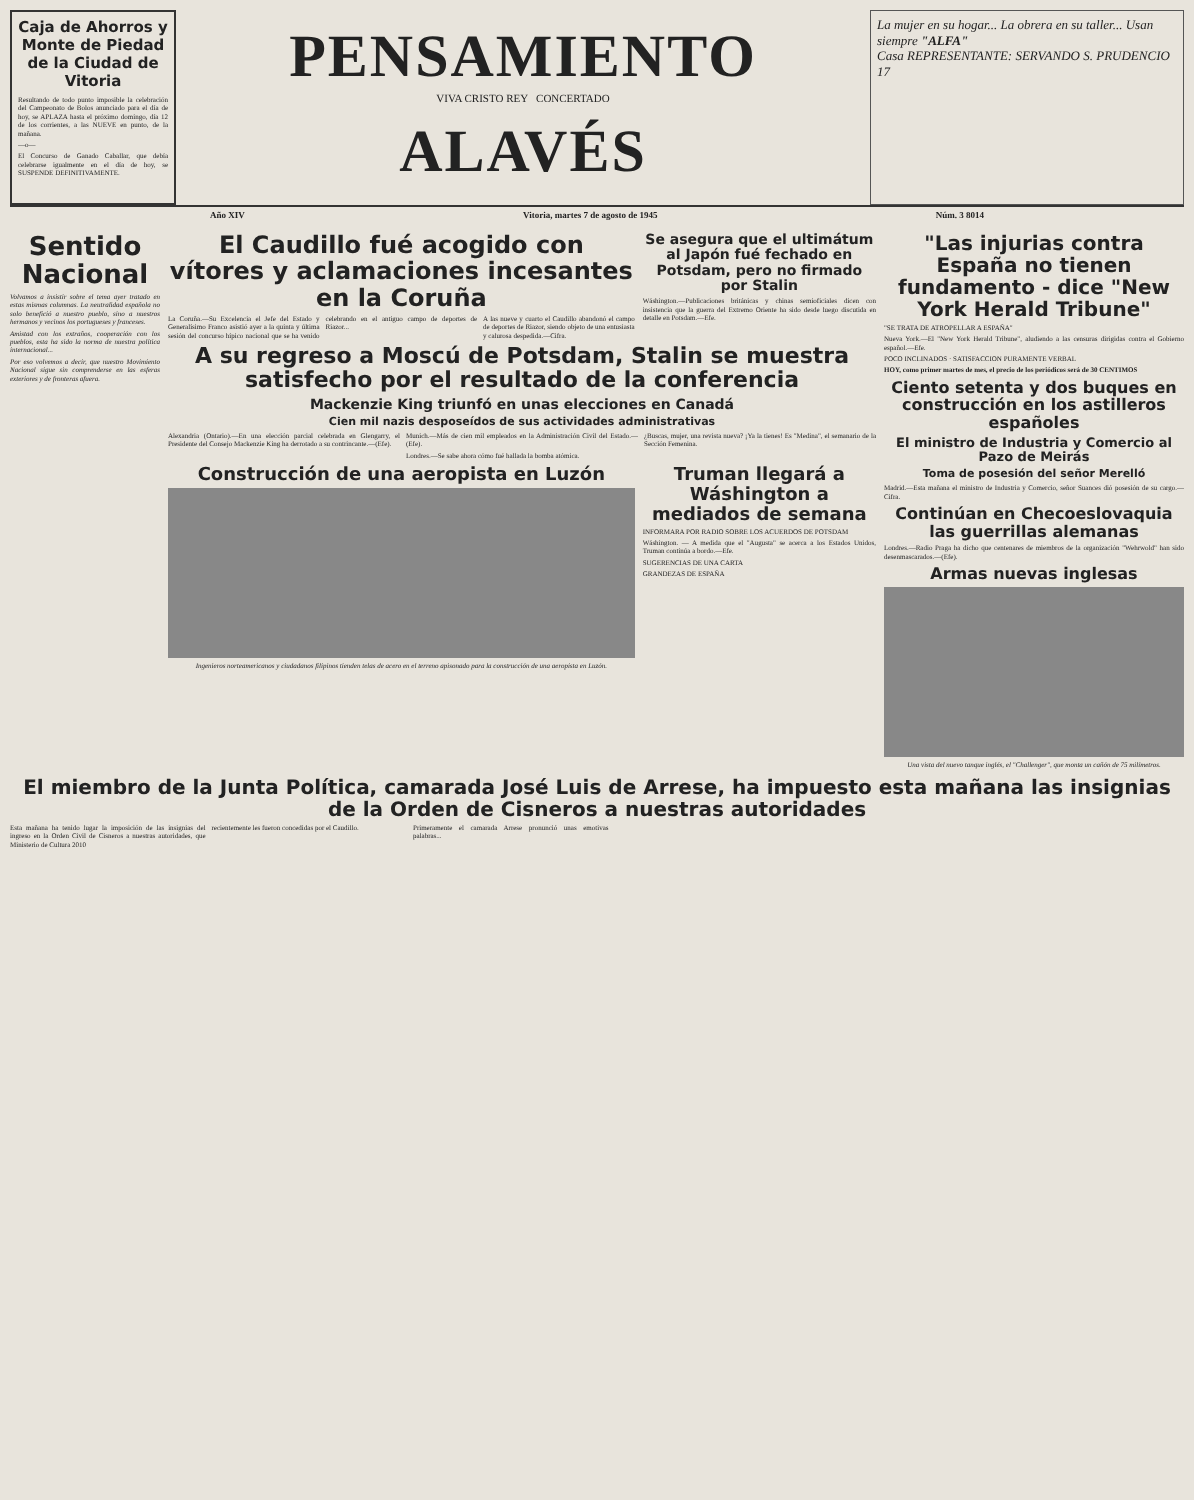Caja de Ahorros y Monte de Piedad de la Ciudad de Vitoria
Resultando de todo punto imposible la celebración del Campeonato de Bolos anunciado para el día de hoy, se APLAZA hasta el próximo domingo, día 12 de los corrientes, a las NUEVE en punto, de la mañana.
—o—
El Concurso de Ganado Caballar, que debía celebrarse igualmente en el día de hoy, se SUSPENDE DEFINITIVAMENTE.
PENSAMIENTO
VIVA CRISTO REY CONCERTADO
ALAVÉS
La mujer en su hogar... La obrera en su taller... Usan siempre "ALFA"
Casa REPRESENTANTE: SERVANDO S. PRUDENCIO 17
Año XIV Vitoria, martes 7 de agosto de 1945 Núm. 3 8014
Sentido Nacional
Volvamos a insistir sobre el tema ayer tratado en estas mismas columnas. La neutralidad española no solo benefició a nuestro pueblo, sino a nuestros hermanos y vecinos los portugueses y franceses.
Amistad con los extraños, cooperación con los pueblos, esta ha sido la norma de nuestra política internacional...
Por eso volvemos a decir, que nuestro Movimiento Nacional sigue sin comprenderse en las esferas exteriores y de fronteras afuera.
El Caudillo fué acogido con vítores y aclamaciones incesantes en la Coruña
La Coruña.—Su Excelencia el Jefe del Estado y Generalísimo Franco asistió ayer a la quinta y última sesión del concurso hípico nacional que se ha venido celebrando en el antiguo campo de deportes de Riazor...
A las nueve y cuarto el Caudillo abandonó el campo de deportes de Riazor, siendo objeto de una entusiasta y calurosa despedida.—Cifra.
Se asegura que el ultimátum al Japón fué fechado en Potsdam, pero no firmado por Stalin
Wáshington.—Publicaciones británicas y chinas semioficiales dicen con insistencia que la guerra del Extremo Oriente ha sido desde luego discutida en detalle en Potsdam.—Efe.
A su regreso a Moscú de Potsdam, Stalin se muestra satisfecho por el resultado de la conferencia
Mackenzie King triunfó en unas elecciones en Canadá
Cien mil nazis desposeídos de sus actividades administrativas
Alexandria (Ontario).—En una elección parcial celebrada en Glengarry, el Presidente del Consejo Mackenzie King ha derrotado a su contrincante.—(Efe).
Munich.—Más de cien mil empleados en la Administración Civil del Estado.—(Efe).
Londres.—Se sabe ahora cómo fué hallada la bomba atómica.
¿Buscas, mujer, una revista nueva? ¡Ya la tienes! Es "Medina", el semanario de la Sección Femenina.
Construcción de una aeropista en Luzón
Ingenieros norteamericanos y ciudadanos filipinos tienden telas de acero en el terreno apisonado para la construcción de una aeropista en Luzón.
Truman llegará a Wáshington a mediados de semana
INFORMARA POR RADIO SOBRE LOS ACUERDOS DE POTSDAM
Wáshington. — A medida que el "Augusta" se acerca a los Estados Unidos, Truman continúa a bordo.—Efe.
SUGERENCIAS DE UNA CARTA
GRANDEZAS DE ESPAÑA
"Las injurias contra España no tienen fundamento - dice "New York Herald Tribune"
"SE TRATA DE ATROPELLAR A ESPAÑA"
Nueva York.—El "New York Herald Tribune", aludiendo a las censuras dirigidas contra el Gobierno español.—Efe.
POCO INCLINADOS · SATISFACCION PURAMENTE VERBAL
HOY, como primer martes de mes, el precio de los periódicos será de 30 CENTIMOS
Ciento setenta y dos buques en construcción en los astilleros españoles
El ministro de Industria y Comercio al Pazo de Meirás
Toma de posesión del señor Merelló
Madrid.—Esta mañana el ministro de Industria y Comercio, señor Suances dió posesión de su cargo.—Cifra.
Continúan en Checoeslovaquia las guerrillas alemanas
Londres.—Radio Praga ha dicho que centenares de miembros de la organización "Wehrwold" han sido desenmascarados.—(Efe).
Armas nuevas inglesas
Una vista del nuevo tanque inglés, el "Challenger", que monta un cañón de 75 milímetros.
El miembro de la Junta Política, camarada José Luis de Arrese, ha impuesto esta mañana las insignias de la Orden de Cisneros a nuestras autoridades
Esta mañana ha tenido lugar la imposición de las insignias del ingreso en la Orden Civil de Cisneros a nuestras autoridades, que recientemente les fueron concedidas por el Caudillo.
Primeramente el camarada Arrese pronunció unas emotivas palabras...
Ministerio de Cultura 2010